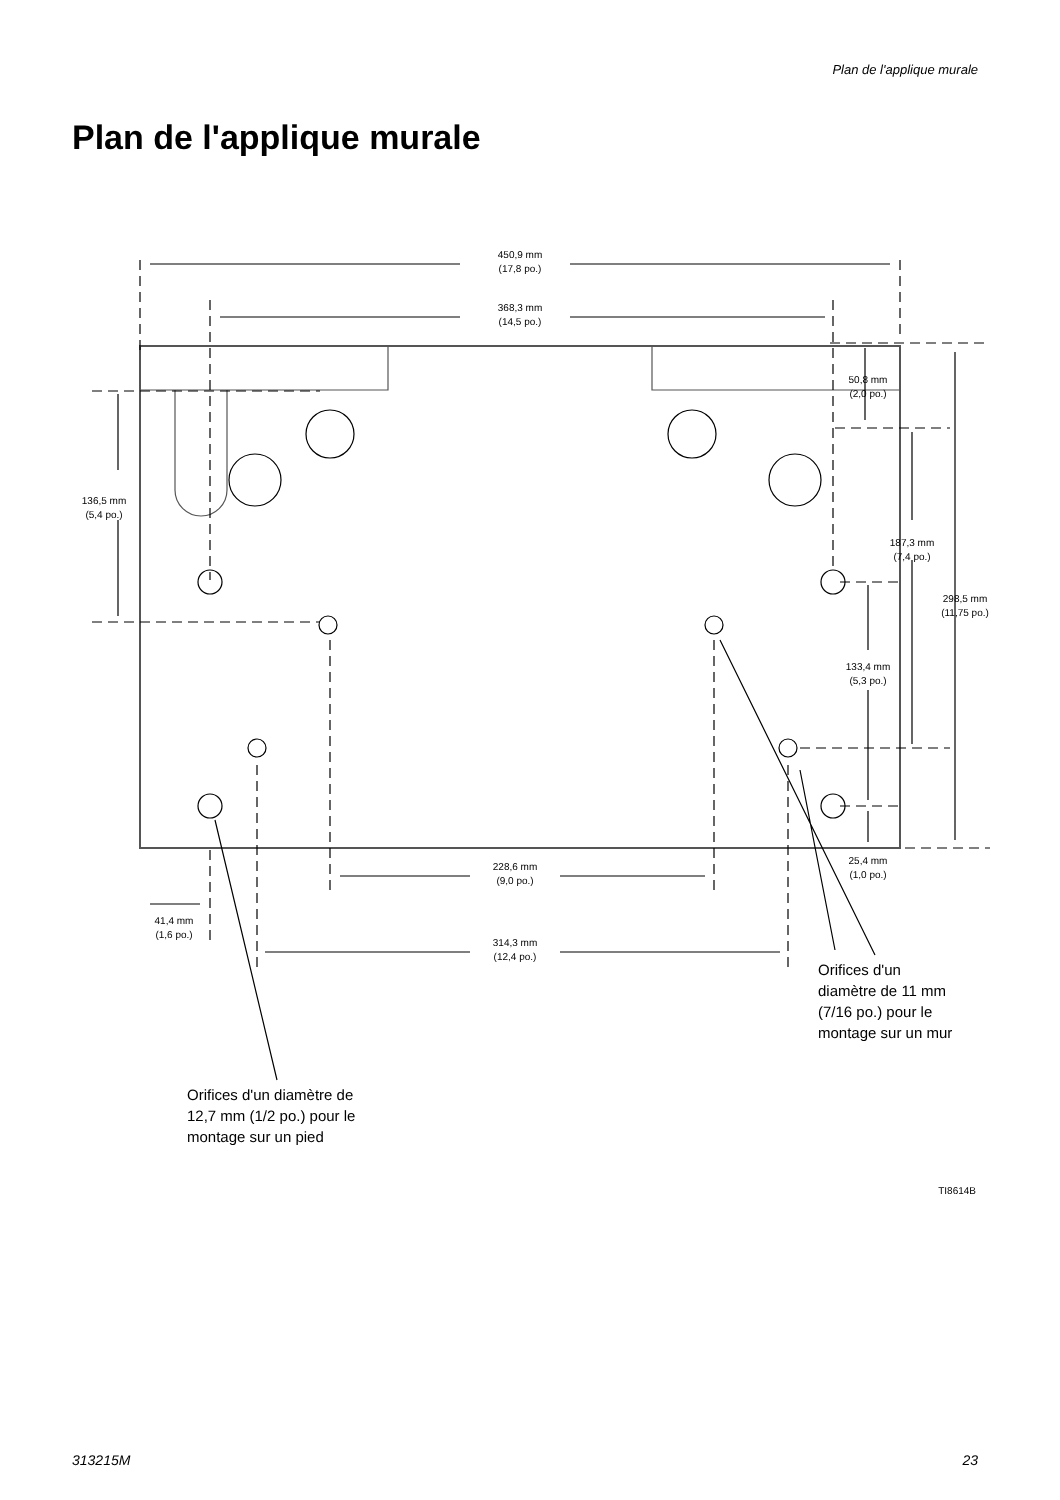Plan de l'applique murale
Plan de l'applique murale
450,9 mm
(17,8 po.)
368,3 mm
(14,5 po.)
50,8 mm
(2,0 po.)
136,5 mm
(5,4 po.)
187,3 mm
(7,4 po.)
298,5 mm
(11,75 po.)
133,4 mm
(5,3 po.)
25,4 mm
(1,0 po.)
228,6 mm
(9,0 po.)
41,4 mm
(1,6 po.)
314,3 mm
(12,4 po.)
Orifices d'un
diamètre de 11 mm
(7/16 po.) pour le
montage sur un mur
Orifices d'un diamètre de
12,7 mm (1/2 po.) pour le
montage sur un pied
TI8614B
313215M 23